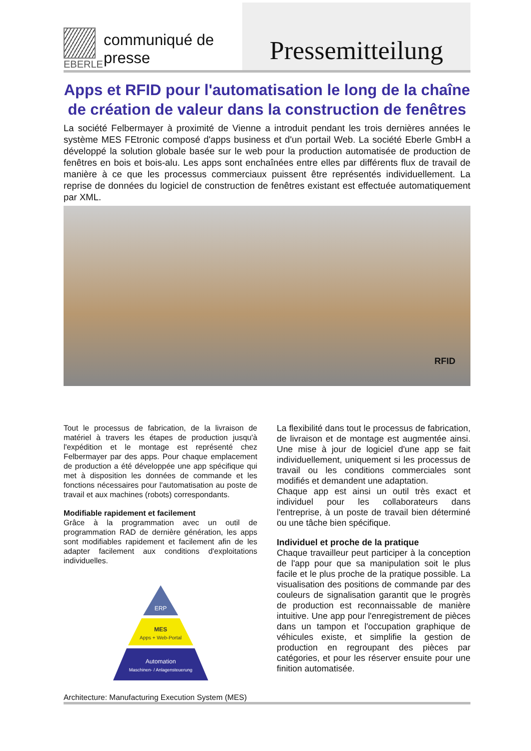EBERLE
communiqué de presse
Pressemitteilung
Apps et RFID pour l'automatisation le long de la chaîne de création de valeur dans la construction de fenêtres
La société Felbermayer à proximité de Vienne a introduit pendant les trois dernières années le système MES FEtronic composé d'apps business et d'un portail Web. La société Eberle GmbH a développé la solution globale basée sur le web pour la production automatisée de production de fenêtres en bois et bois-alu. Les apps sont enchaînées entre elles par différents flux de travail de manière à ce que les processus commerciaux puissent être représentés individuellement. La reprise de données du logiciel de construction de fenêtres existant est effectuée automatiquement par XML.
RFID
Tout le processus de fabrication, de la livraison de matériel à travers les étapes de production jusqu'à l'expédition et le montage est représenté chez Felbermayer par des apps. Pour chaque emplacement de production a été développée une app spécifique qui met à disposition les données de commande et les fonctions nécessaires pour l'automatisation au poste de travail et aux machines (robots) correspondants.
Modifiable rapidement et facilement
Grâce à la programmation avec un outil de programmation RAD de dernière génération, les apps sont modifiables rapidement et facilement afin de les adapter facilement aux conditions d'exploitations individuelles.
ERP
MES
Apps + Web-Portal
Automation
Maschinen- / Anlagensteuerung
Architecture: Manufacturing Execution System (MES)
La flexibilité dans tout le processus de fabrication, de livraison et de montage est augmentée ainsi. Une mise à jour de logiciel d'une app se fait individuellement, uniquement si les processus de travail ou les conditions commerciales sont modifiés et demandent une adaptation.
Chaque app est ainsi un outil très exact et individuel pour les collaborateurs dans l'entreprise, à un poste de travail bien déterminé ou une tâche bien spécifique.
Individuel et proche de la pratique
Chaque travailleur peut participer à la conception de l'app pour que sa manipulation soit le plus facile et le plus proche de la pratique possible. La visualisation des positions de commande par des couleurs de signalisation garantit que le progrès de production est reconnaissable de manière intuitive. Une app pour l'enregistrement de pièces dans un tampon et l'occupation graphique de véhicules existe, et simplifie la gestion de production en regroupant des pièces par catégories, et pour les réserver ensuite pour une finition automatisée.